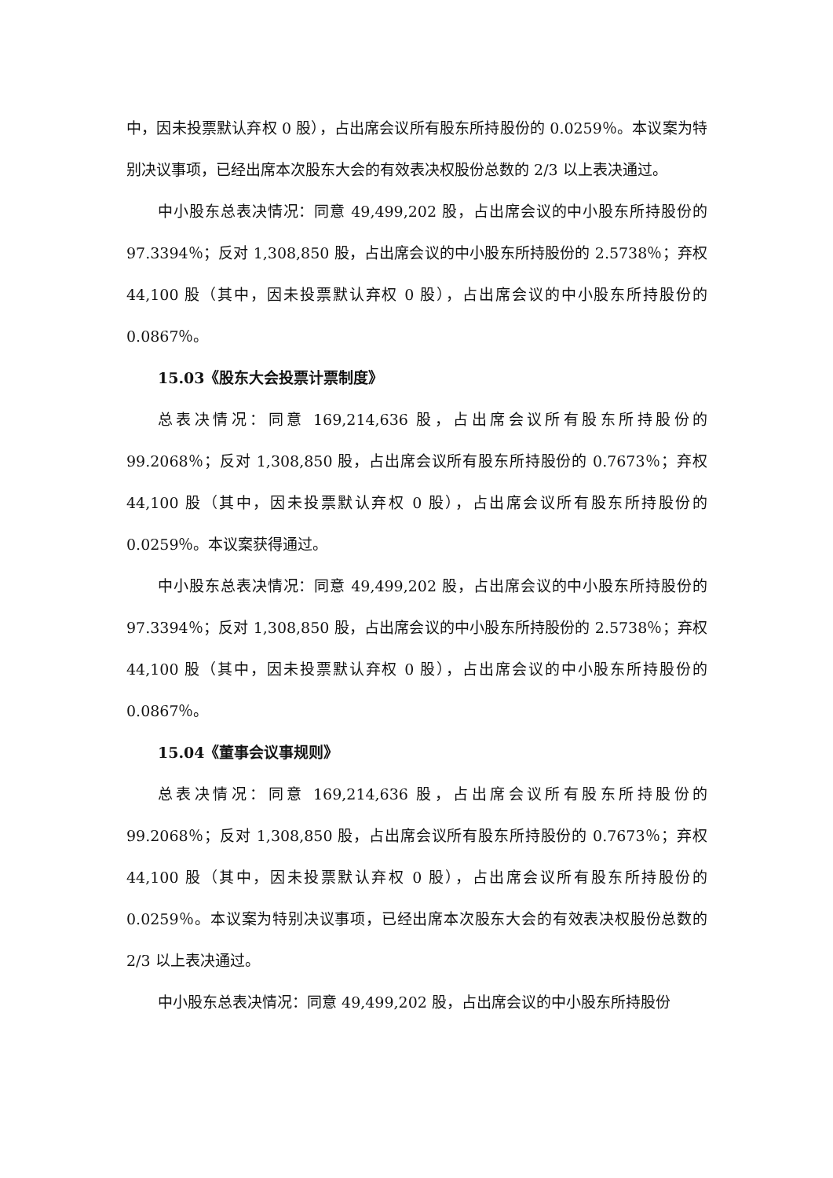中，因未投票默认弃权 0 股），占出席会议所有股东所持股份的 0.0259％。本议案为特别决议事项，已经出席本次股东大会的有效表决权股份总数的 2/3 以上表决通过。
中小股东总表决情况：同意 49,499,202 股，占出席会议的中小股东所持股份的 97.3394％；反对 1,308,850 股，占出席会议的中小股东所持股份的 2.5738％；弃权 44,100 股（其中，因未投票默认弃权 0 股），占出席会议的中小股东所持股份的 0.0867％。
15.03《股东大会投票计票制度》
总表决情况：同意 169,214,636 股，占出席会议所有股东所持股份的 99.2068％；反对 1,308,850 股，占出席会议所有股东所持股份的 0.7673％；弃权 44,100 股（其中，因未投票默认弃权 0 股），占出席会议所有股东所持股份的 0.0259％。本议案获得通过。
中小股东总表决情况：同意 49,499,202 股，占出席会议的中小股东所持股份的 97.3394％；反对 1,308,850 股，占出席会议的中小股东所持股份的 2.5738％；弃权 44,100 股（其中，因未投票默认弃权 0 股），占出席会议的中小股东所持股份的 0.0867％。
15.04《董事会议事规则》
总表决情况：同意 169,214,636 股，占出席会议所有股东所持股份的 99.2068％；反对 1,308,850 股，占出席会议所有股东所持股份的 0.7673％；弃权 44,100 股（其中，因未投票默认弃权 0 股），占出席会议所有股东所持股份的 0.0259％。本议案为特别决议事项，已经出席本次股东大会的有效表决权股份总数的 2/3 以上表决通过。
中小股东总表决情况：同意 49,499,202 股，占出席会议的中小股东所持股份